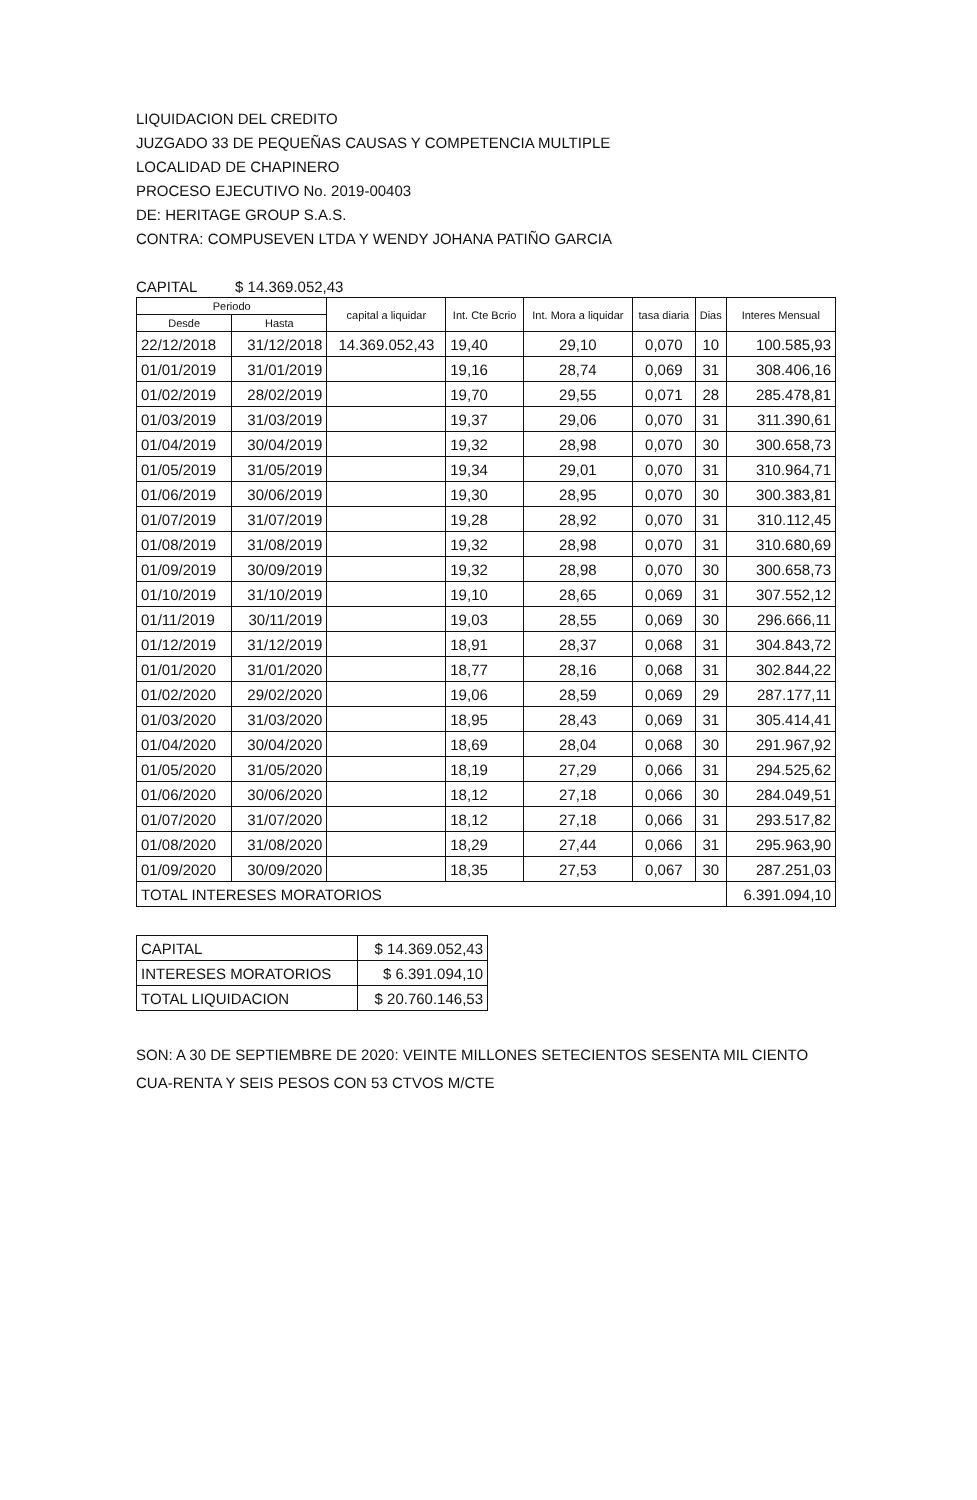LIQUIDACION DEL CREDITO
JUZGADO 33 DE PEQUEÑAS CAUSAS Y COMPETENCIA MULTIPLE
LOCALIDAD DE CHAPINERO
PROCESO EJECUTIVO No. 2019-00403
DE: HERITAGE GROUP S.A.S.
CONTRA: COMPUSEVEN LTDA Y WENDY JOHANA PATIÑO GARCIA
CAPITAL $ 14.369.052,43
| Periodo | | capital a liquidar | Int. Cte Bcrio | Int. Mora a liquidar | tasa diaria | Dias | Interes Mensual |
| --- | --- | --- | --- | --- | --- | --- | --- |
| Desde | Hasta | | | | | | |
| 22/12/2018 | 31/12/2018 | 14.369.052,43 | 19,40 | 29,10 | 0,070 | 10 | 100.585,93 |
| 01/01/2019 | 31/01/2019 | | 19,16 | 28,74 | 0,069 | 31 | 308.406,16 |
| 01/02/2019 | 28/02/2019 | | 19,70 | 29,55 | 0,071 | 28 | 285.478,81 |
| 01/03/2019 | 31/03/2019 | | 19,37 | 29,06 | 0,070 | 31 | 311.390,61 |
| 01/04/2019 | 30/04/2019 | | 19,32 | 28,98 | 0,070 | 30 | 300.658,73 |
| 01/05/2019 | 31/05/2019 | | 19,34 | 29,01 | 0,070 | 31 | 310.964,71 |
| 01/06/2019 | 30/06/2019 | | 19,30 | 28,95 | 0,070 | 30 | 300.383,81 |
| 01/07/2019 | 31/07/2019 | | 19,28 | 28,92 | 0,070 | 31 | 310.112,45 |
| 01/08/2019 | 31/08/2019 | | 19,32 | 28,98 | 0,070 | 31 | 310.680,69 |
| 01/09/2019 | 30/09/2019 | | 19,32 | 28,98 | 0,070 | 30 | 300.658,73 |
| 01/10/2019 | 31/10/2019 | | 19,10 | 28,65 | 0,069 | 31 | 307.552,12 |
| 01/11/2019 | 30/11/2019 | | 19,03 | 28,55 | 0,069 | 30 | 296.666,11 |
| 01/12/2019 | 31/12/2019 | | 18,91 | 28,37 | 0,068 | 31 | 304.843,72 |
| 01/01/2020 | 31/01/2020 | | 18,77 | 28,16 | 0,068 | 31 | 302.844,22 |
| 01/02/2020 | 29/02/2020 | | 19,06 | 28,59 | 0,069 | 29 | 287.177,11 |
| 01/03/2020 | 31/03/2020 | | 18,95 | 28,43 | 0,069 | 31 | 305.414,41 |
| 01/04/2020 | 30/04/2020 | | 18,69 | 28,04 | 0,068 | 30 | 291.967,92 |
| 01/05/2020 | 31/05/2020 | | 18,19 | 27,29 | 0,066 | 31 | 294.525,62 |
| 01/06/2020 | 30/06/2020 | | 18,12 | 27,18 | 0,066 | 30 | 284.049,51 |
| 01/07/2020 | 31/07/2020 | | 18,12 | 27,18 | 0,066 | 31 | 293.517,82 |
| 01/08/2020 | 31/08/2020 | | 18,29 | 27,44 | 0,066 | 31 | 295.963,90 |
| 01/09/2020 | 30/09/2020 | | 18,35 | 27,53 | 0,067 | 30 | 287.251,03 |
| TOTAL INTERESES MORATORIOS | | | | | | | 6.391.094,10 |
| CAPITAL | $ 14.369.052,43 |
| INTERESES MORATORIOS | $ 6.391.094,10 |
| TOTAL LIQUIDACION | $ 20.760.146,53 |
SON: A 30 DE SEPTIEMBRE DE 2020: VEINTE MILLONES SETECIENTOS SESENTA MIL CIENTO CUA-RENTA Y SEIS PESOS CON 53 CTVOS M/CTE